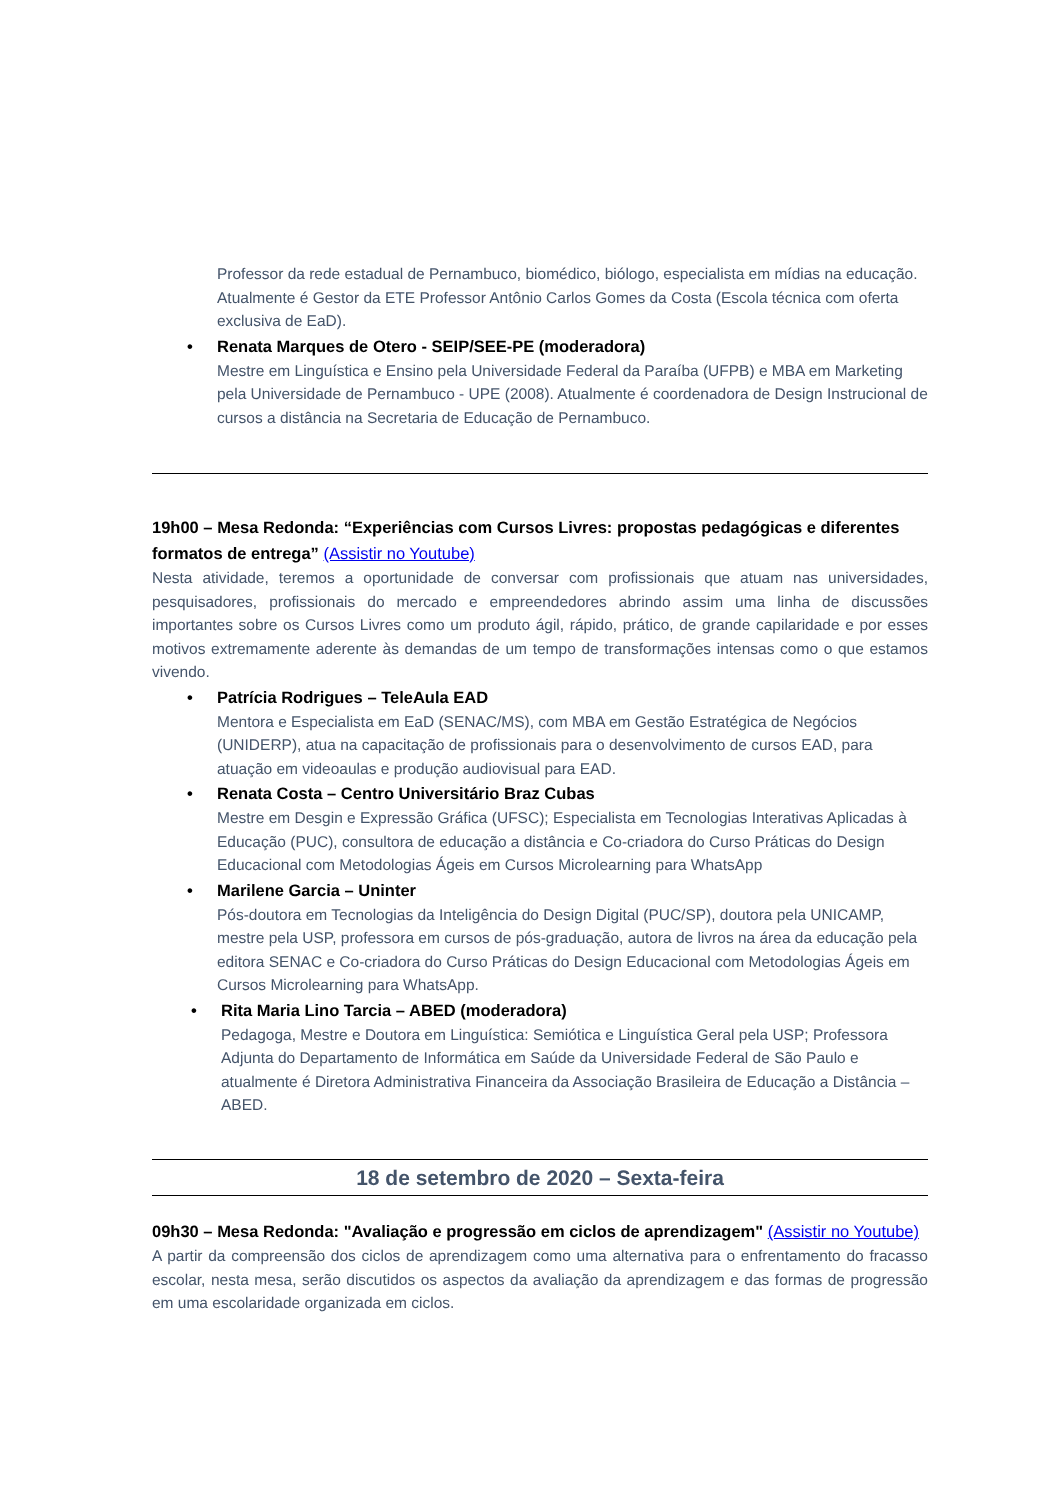Professor da rede estadual de Pernambuco, biomédico, biólogo, especialista em mídias na educação. Atualmente é Gestor da ETE Professor Antônio Carlos Gomes da Costa (Escola técnica com oferta exclusiva de EaD).
• Renata Marques de Otero - SEIP/SEE-PE (moderadora)
Mestre em Linguística e Ensino pela Universidade Federal da Paraíba (UFPB) e MBA em Marketing pela Universidade de Pernambuco - UPE (2008). Atualmente é coordenadora de Design Instrucional de cursos a distância na Secretaria de Educação de Pernambuco.
19h00 – Mesa Redonda: “Experiências com Cursos Livres: propostas pedagógicas e diferentes formatos de entrega” (Assistir no Youtube)
Nesta atividade, teremos a oportunidade de conversar com profissionais que atuam nas universidades, pesquisadores, profissionais do mercado e empreendedores abrindo assim uma linha de discussões importantes sobre os Cursos Livres como um produto ágil, rápido, prático, de grande capilaridade e por esses motivos extremamente aderente às demandas de um tempo de transformações intensas como o que estamos vivendo.
• Patrícia Rodrigues – TeleAula EAD
Mentora e Especialista em EaD (SENAC/MS), com MBA em Gestão Estratégica de Negócios (UNIDERP), atua na capacitação de profissionais para o desenvolvimento de cursos EAD, para atuação em videoaulas e produção audiovisual para EAD.
• Renata Costa – Centro Universitário Braz Cubas
Mestre em Desgin e Expressão Gráfica (UFSC); Especialista em Tecnologias Interativas Aplicadas à Educação (PUC), consultora de educação a distância e Co-criadora do Curso Práticas do Design Educacional com Metodologias Ágeis em Cursos Microlearning para WhatsApp
• Marilene Garcia – Uninter
Pós-doutora em Tecnologias da Inteligência do Design Digital (PUC/SP), doutora pela UNICAMP, mestre pela USP, professora em cursos de pós-graduação, autora de livros na área da educação pela editora SENAC e Co-criadora do Curso Práticas do Design Educacional com Metodologias Ágeis em Cursos Microlearning para WhatsApp.
• Rita Maria Lino Tarcia – ABED (moderadora)
Pedagoga, Mestre e Doutora em Linguística: Semiótica e Linguística Geral pela USP; Professora Adjunta do Departamento de Informática em Saúde da Universidade Federal de São Paulo e atualmente é Diretora Administrativa Financeira da Associação Brasileira de Educação a Distância – ABED.
18 de setembro de 2020 – Sexta-feira
09h30 – Mesa Redonda: "Avaliação e progressão em ciclos de aprendizagem" (Assistir no Youtube)
A partir da compreensão dos ciclos de aprendizagem como uma alternativa para o enfrentamento do fracasso escolar, nesta mesa, serão discutidos os aspectos da avaliação da aprendizagem e das formas de progressão em uma escolaridade organizada em ciclos.